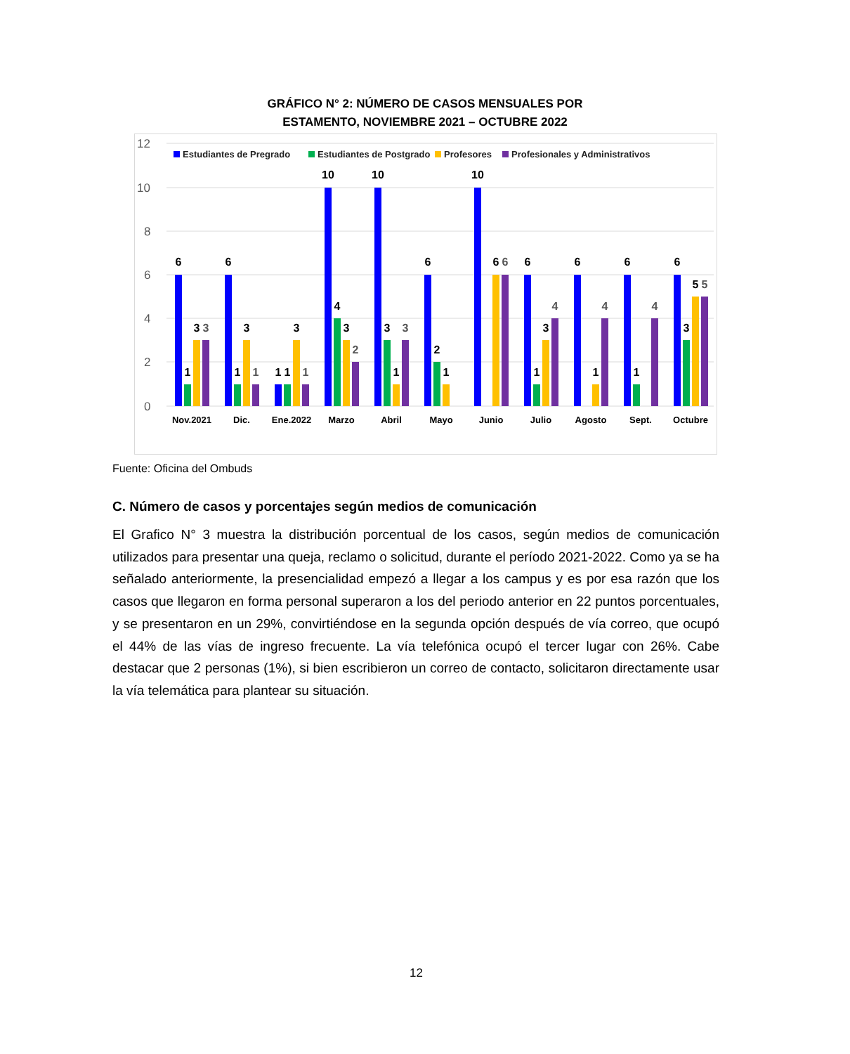GRÁFICO N° 2: NÚMERO DE CASOS MENSUALES POR
ESTAMENTO, NOVIEMBRE 2021 – OCTUBRE 2022
12
10
8
6
4
2
0
Estudiantes de Pregrado
Estudiantes de Postgrado
Profesores
Profesionales y Administrativos
Nov.2021
Dic.
Ene.2022
Marzo
Abril
Mayo
Junio
Julio
Agosto
Sept.
Octubre
6
1
3
3
6
1
3
1
1
1
3
1
10
4
3
2
10
3
1
3
6
2
1
10
6
6
6
1
3
4
6
1
4
6
1
4
6
3
5
5
Fuente: Oficina del Ombuds
C. Número de casos y porcentajes según medios de comunicación
El Grafico N° 3 muestra la distribución porcentual de los casos, según medios de comunicación utilizados para presentar una queja, reclamo o solicitud, durante el período 2021-2022. Como ya se ha señalado anteriormente, la presencialidad empezó a llegar a los campus y es por esa razón que los casos que llegaron en forma personal superaron a los del periodo anterior en 22 puntos porcentuales, y se presentaron en un 29%, convirtiéndose en la segunda opción después de vía correo, que ocupó el 44% de las vías de ingreso frecuente. La vía telefónica ocupó el tercer lugar con 26%. Cabe destacar que 2 personas (1%), si bien escribieron un correo de contacto, solicitaron directamente usar la vía telemática para plantear su situación.
12